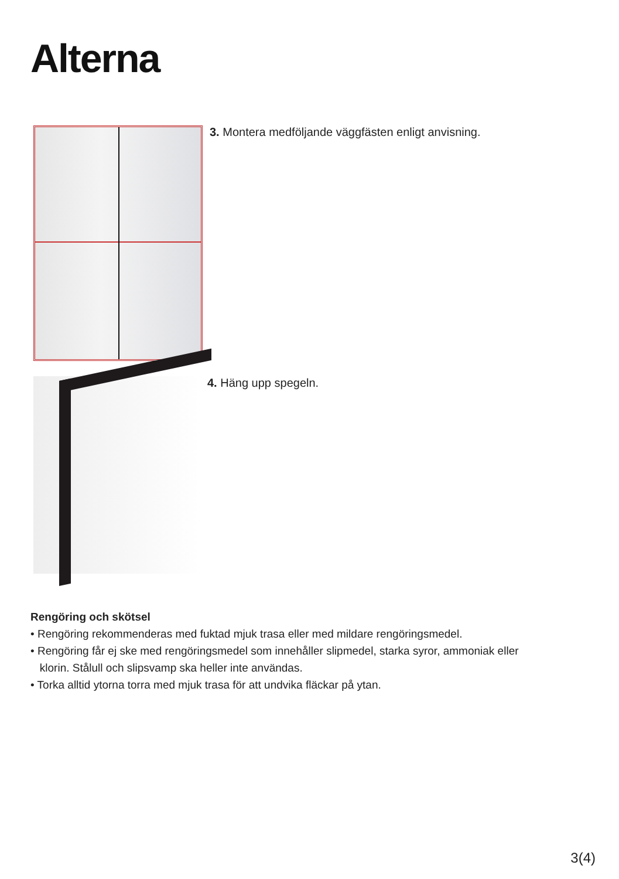Alterna
3. Montera medföljande väggfästen enligt anvisning.
4. Häng upp spegeln.
Rengöring och skötsel
• Rengöring rekommenderas med fuktad mjuk trasa eller med mildare rengöringsmedel.
• Rengöring får ej ske med rengöringsmedel som innehåller slipmedel, starka syror, ammoniak eller
klorin. Stålull och slipsvamp ska heller inte användas.
• Torka alltid ytorna torra med mjuk trasa för att undvika fläckar på ytan.
3(4)